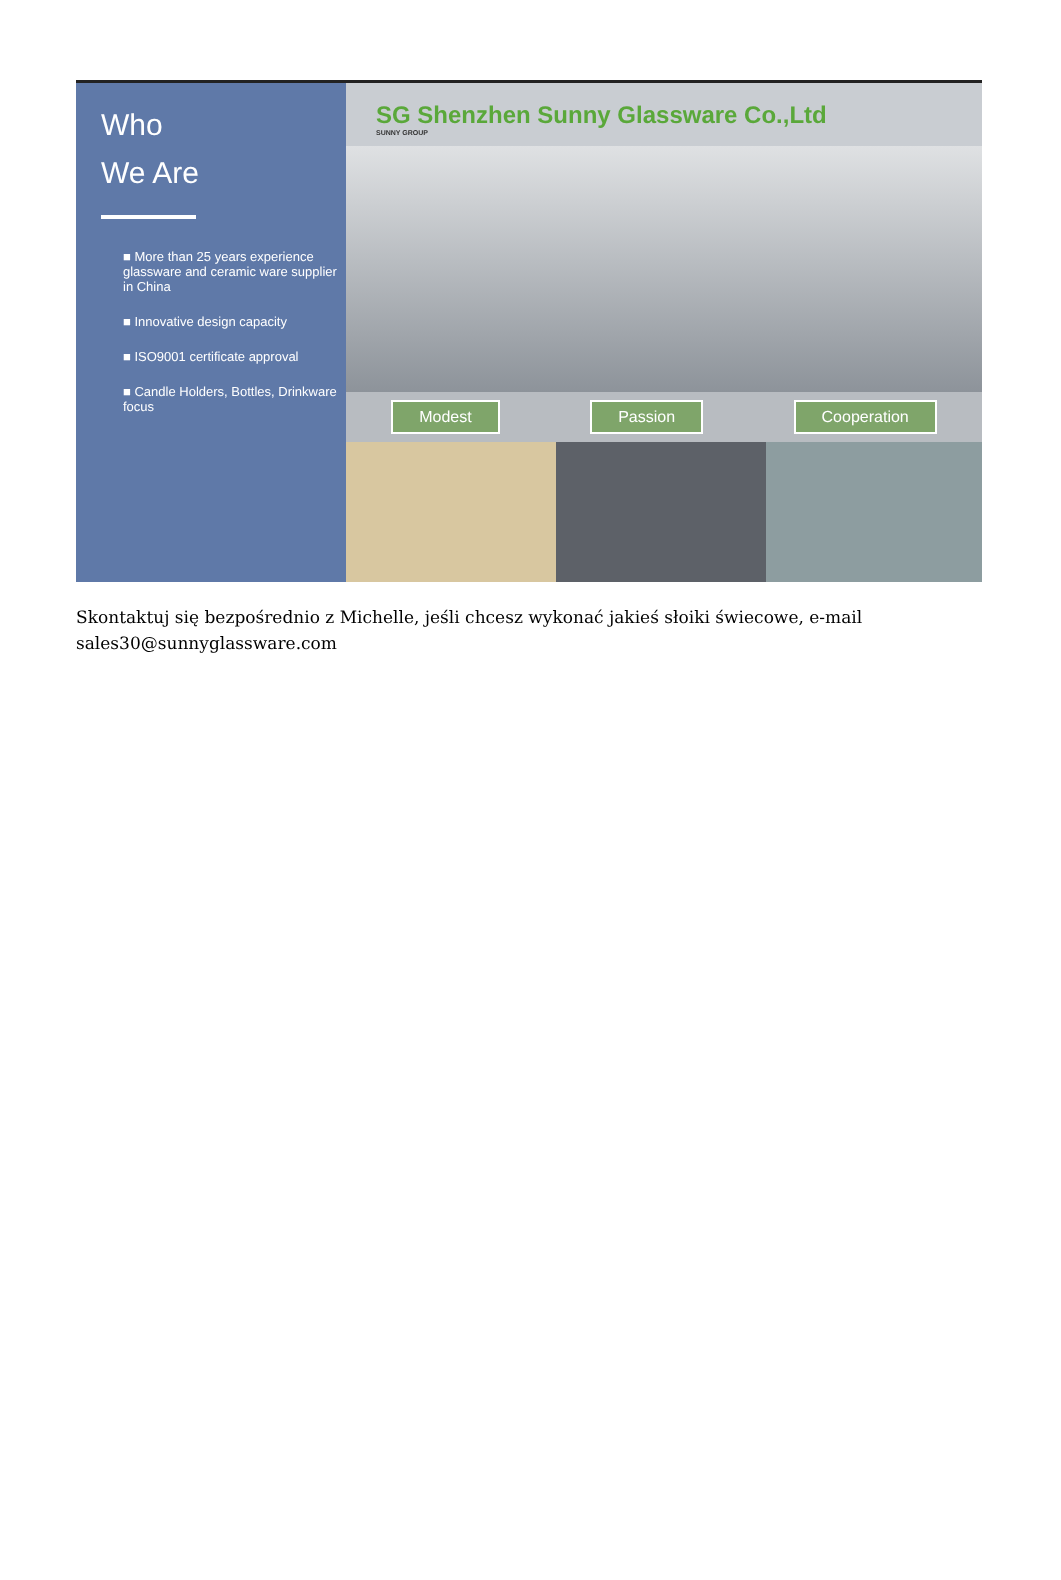Who
We Are
■ More than 25 years experience glassware and ceramic ware supplier in China
■ Innovative design capacity
■ ISO9001 certificate approval
■ Candle Holders, Bottles, Drinkware focus
SG Shenzhen Sunny Glassware Co.,Ltd
SUNNY GROUP
Modest Passion Cooperation
Skontaktuj się bezpośrednio z Michelle, jeśli chcesz wykonać jakieś słoiki świecowe, e-mail sales30@sunnyglassware.com